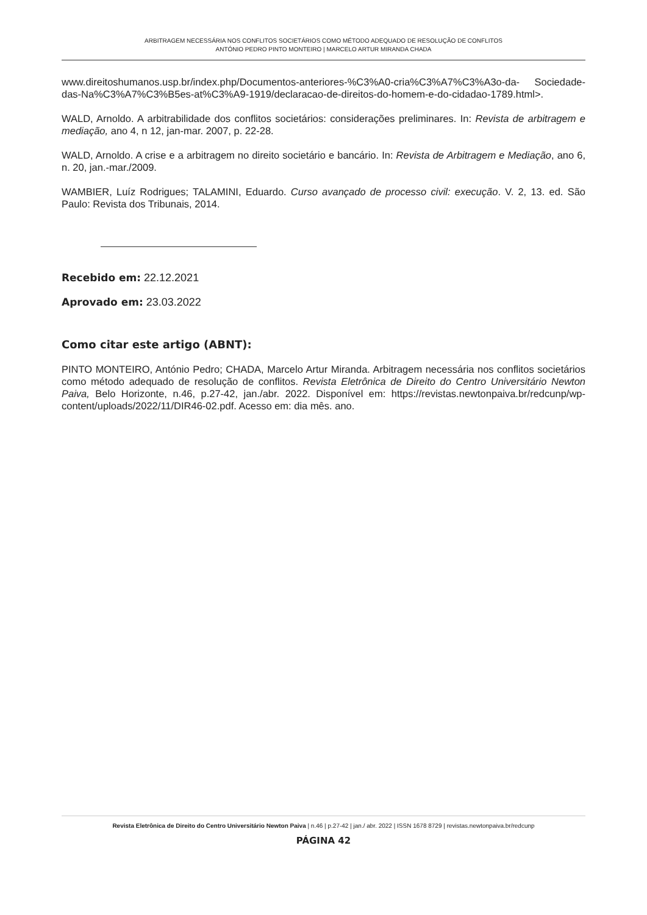ARBITRAGEM NECESSÁRIA NOS CONFLITOS SOCIETÁRIOS COMO MÉTODO ADEQUADO DE RESOLUÇÃO DE CONFLITOS
ANTÓNIO PEDRO PINTO MONTEIRO | MARCELO ARTUR MIRANDA CHADA
www.direitoshumanos.usp.br/index.php/Documentos-anteriores-%C3%A0-cria%C3%A7%C3%A3o-da- Sociedade-das-Na%C3%A7%C3%B5es-at%C3%A9-1919/declaracao-de-direitos-do-homem-e-do-cidadao-1789.html>.
WALD, Arnoldo. A arbitrabilidade dos conflitos societários: considerações preliminares. In: Revista de arbitragem e mediação, ano 4, n 12, jan-mar. 2007, p. 22-28.
WALD, Arnoldo. A crise e a arbitragem no direito societário e bancário. In: Revista de Arbitragem e Mediação, ano 6, n. 20, jan.-mar./2009.
WAMBIER, Luíz Rodrigues; TALAMINI, Eduardo. Curso avançado de processo civil: execução. V. 2, 13. ed. São Paulo: Revista dos Tribunais, 2014.
Recebido em: 22.12.2021
Aprovado em: 23.03.2022
Como citar este artigo (ABNT):
PINTO MONTEIRO, António Pedro; CHADA, Marcelo Artur Miranda. Arbitragem necessária nos conflitos societários como método adequado de resolução de conflitos. Revista Eletrônica de Direito do Centro Universitário Newton Paiva, Belo Horizonte, n.46, p.27-42, jan./abr. 2022. Disponível em: https://revistas.newtonpaiva.br/redcunp/wp-content/uploads/2022/11/DIR46-02.pdf. Acesso em: dia mês. ano.
Revista Eletrônica de Direito do Centro Universitário Newton Paiva | n.46 | p.27-42 | jan./ abr. 2022 | ISSN 1678 8729 | revistas.newtonpaiva.br/redcunp
PÁGINA 42